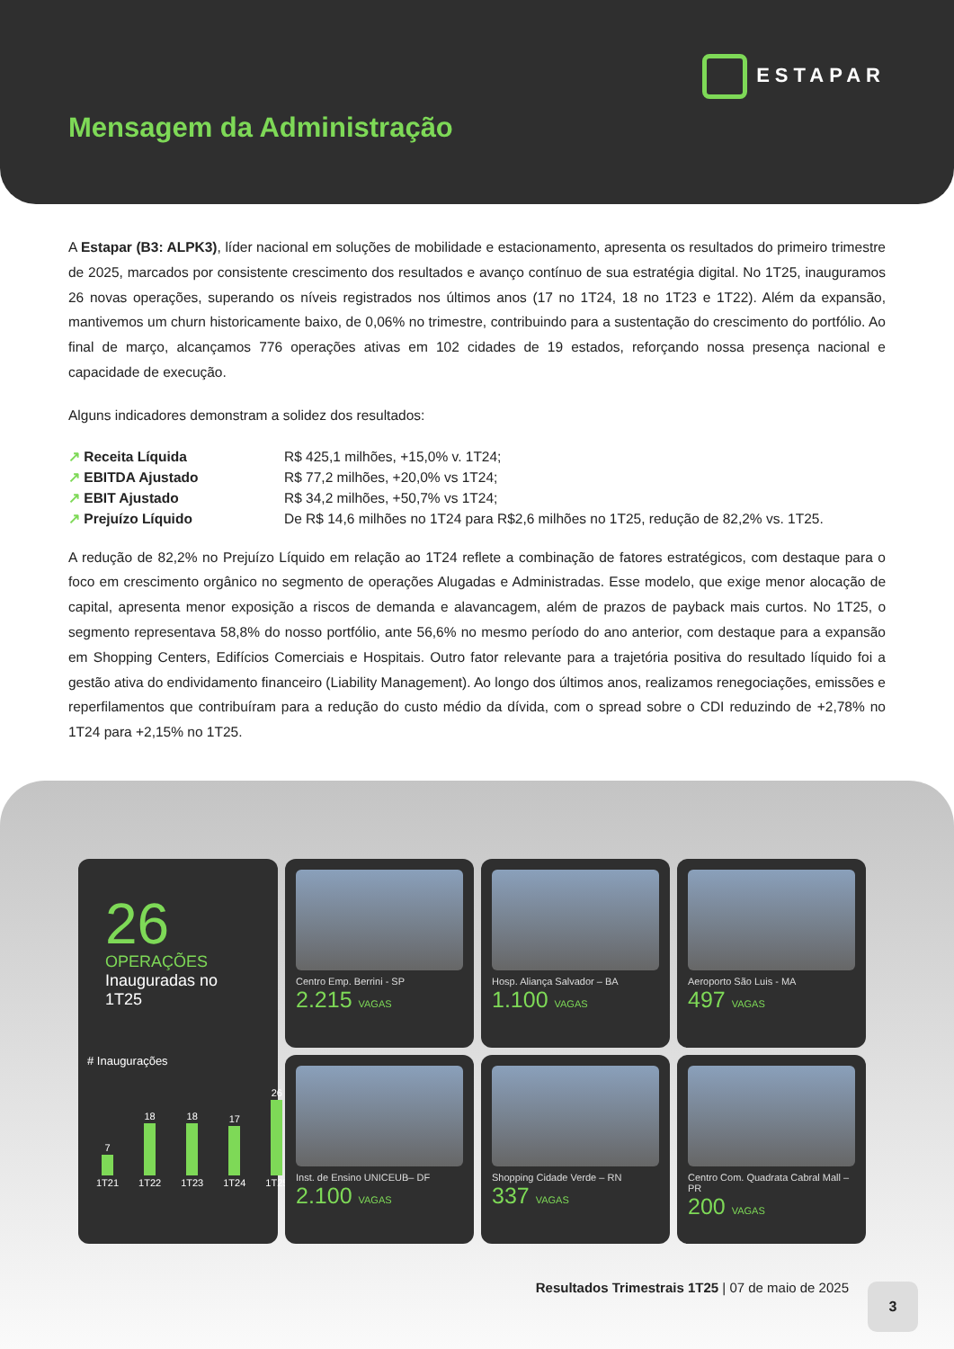ESTAPAR
Mensagem da Administração
A Estapar (B3: ALPK3), líder nacional em soluções de mobilidade e estacionamento, apresenta os resultados do primeiro trimestre de 2025, marcados por consistente crescimento dos resultados e avanço contínuo de sua estratégia digital. No 1T25, inauguramos 26 novas operações, superando os níveis registrados nos últimos anos (17 no 1T24, 18 no 1T23 e 1T22). Além da expansão, mantivemos um churn historicamente baixo, de 0,06% no trimestre, contribuindo para a sustentação do crescimento do portfólio. Ao final de março, alcançamos 776 operações ativas em 102 cidades de 19 estados, reforçando nossa presença nacional e capacidade de execução.
Alguns indicadores demonstram a solidez dos resultados:
↗ Receita Líquida R$ 425,1 milhões, +15,0% v. 1T24; ↗ EBITDA Ajustado R$ 77,2 milhões, +20,0% vs 1T24; ↗ EBIT Ajustado R$ 34,2 milhões, +50,7% vs 1T24; ↗ Prejuízo Líquido De R$ 14,6 milhões no 1T24 para R$2,6 milhões no 1T25, redução de 82,2% vs. 1T25.
A redução de 82,2% no Prejuízo Líquido em relação ao 1T24 reflete a combinação de fatores estratégicos, com destaque para o foco em crescimento orgânico no segmento de operações Alugadas e Administradas. Esse modelo, que exige menor alocação de capital, apresenta menor exposição a riscos de demanda e alavancagem, além de prazos de payback mais curtos. No 1T25, o segmento representava 58,8% do nosso portfólio, ante 56,6% no mesmo período do ano anterior, com destaque para a expansão em Shopping Centers, Edifícios Comerciais e Hospitais. Outro fator relevante para a trajetória positiva do resultado líquido foi a gestão ativa do endividamento financeiro (Liability Management). Ao longo dos últimos anos, realizamos renegociações, emissões e reperfilamentos que contribuíram para a redução do custo médio da dívida, com o spread sobre o CDI reduzindo de +2,78% no 1T24 para +2,15% no 1T25.
26
OPERAÇÕES
Inauguradas no 1T25
# Inaugurações
7
1T21
18
1T22
18
1T23
17
1T24
26
1T25
Centro Emp. Berrini - SP
2.215 VAGAS
Hosp. Aliança Salvador – BA
1.100 VAGAS
Aeroporto São Luis - MA
497 VAGAS
Inst. de Ensino UNICEUB– DF
2.100 VAGAS
Shopping Cidade Verde – RN
337 VAGAS
Centro Com. Quadrata Cabral Mall – PR
200 VAGAS
Resultados Trimestrais 1T25 | 07 de maio de 2025
3